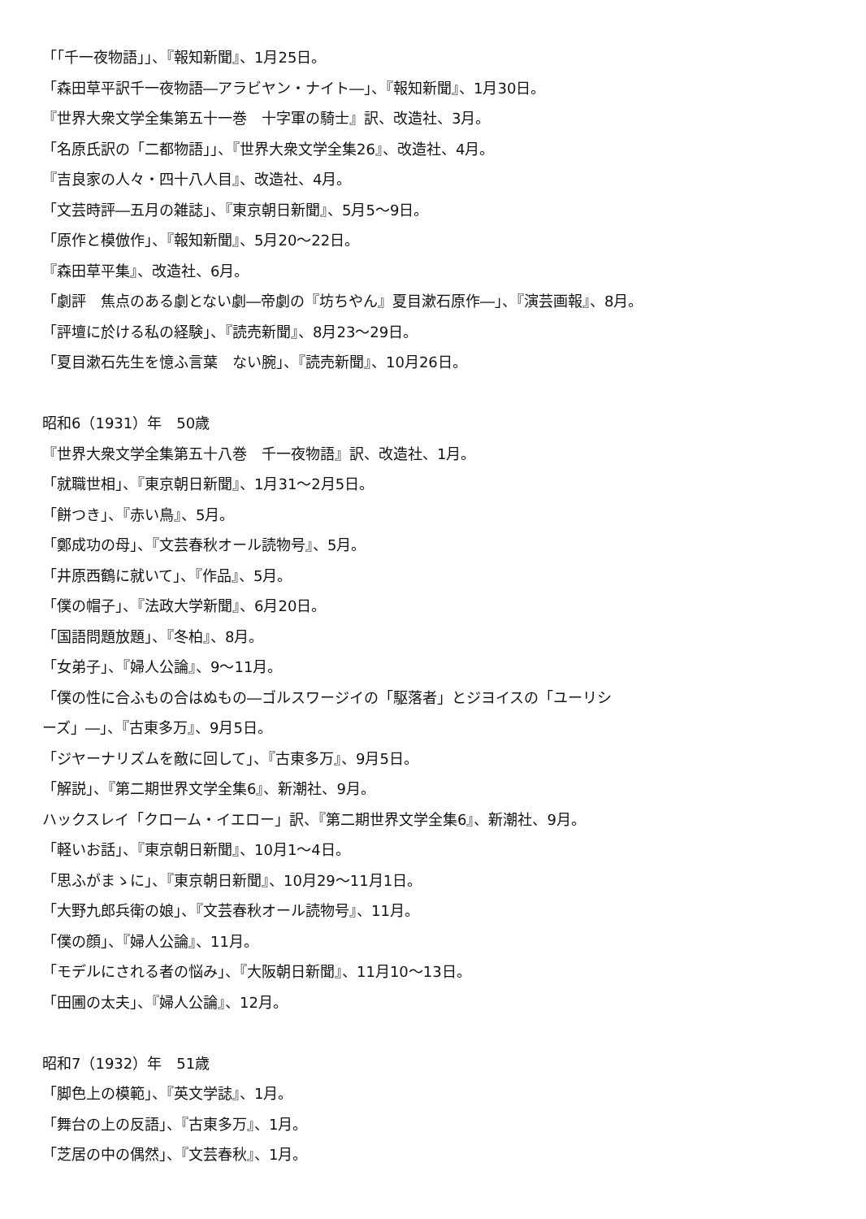「「千一夜物語」」、『報知新聞』、1月25日。
「森田草平訳千一夜物語―アラビヤン・ナイト―」、『報知新聞』、1月30日。
『世界大衆文学全集第五十一巻　十字軍の騎士』訳、改造社、3月。
「名原氏訳の「二都物語」」、『世界大衆文学全集26』、改造社、4月。
『吉良家の人々・四十八人目』、改造社、4月。
「文芸時評―五月の雑誌」、『東京朝日新聞』、5月5〜9日。
「原作と模倣作」、『報知新聞』、5月20〜22日。
『森田草平集』、改造社、6月。
「劇評　焦点のある劇とない劇―帝劇の『坊ちやん』夏目漱石原作―」、『演芸画報』、8月。
「評壇に於ける私の経験」、『読売新聞』、8月23〜29日。
「夏目漱石先生を憶ふ言葉　ない腕」、『読売新聞』、10月26日。
昭和6（1931）年　50歳
『世界大衆文学全集第五十八巻　千一夜物語』訳、改造社、1月。
「就職世相」、『東京朝日新聞』、1月31〜2月5日。
「餅つき」、『赤い鳥』、5月。
「鄭成功の母」、『文芸春秋オール読物号』、5月。
「井原西鶴に就いて」、『作品』、5月。
「僕の帽子」、『法政大学新聞』、6月20日。
「国語問題放題」、『冬柏』、8月。
「女弟子」、『婦人公論』、9〜11月。
「僕の性に合ふもの合はぬもの―ゴルスワージイの「駆落者」とジヨイスの「ユーリシ
ーズ」―」、『古東多万』、9月5日。
「ジヤーナリズムを敵に回して」、『古東多万』、9月5日。
「解説」、『第二期世界文学全集6』、新潮社、9月。
ハックスレイ「クローム・イエロー」訳、『第二期世界文学全集6』、新潮社、9月。
「軽いお話」、『東京朝日新聞』、10月1〜4日。
「思ふがまゝに」、『東京朝日新聞』、10月29〜11月1日。
「大野九郎兵衛の娘」、『文芸春秋オール読物号』、11月。
「僕の顔」、『婦人公論』、11月。
「モデルにされる者の悩み」、『大阪朝日新聞』、11月10〜13日。
「田圃の太夫」、『婦人公論』、12月。
昭和7（1932）年　51歳
「脚色上の模範」、『英文学誌』、1月。
「舞台の上の反語」、『古東多万』、1月。
「芝居の中の偶然」、『文芸春秋』、1月。